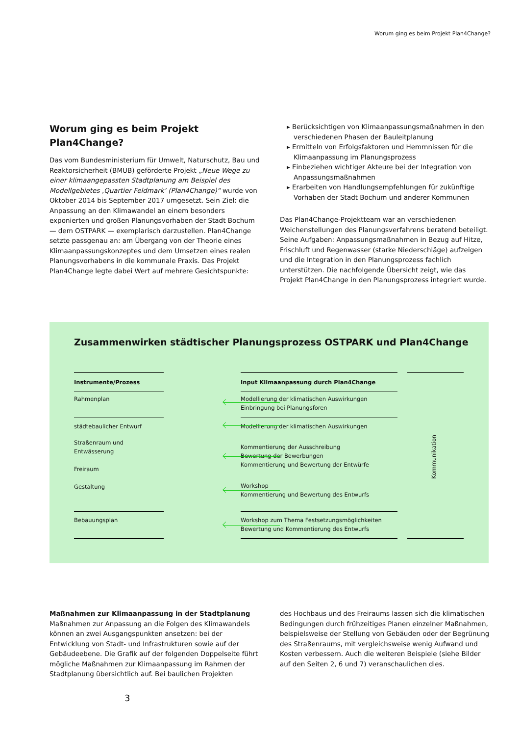Worum ging es beim Projekt Plan4Change?
Worum ging es beim Projekt Plan4Change?
Das vom Bundesministerium für Umwelt, Naturschutz, Bau und Reaktorsicherheit (BMUB) geförderte Projekt „Neue Wege zu einer klimaangepassten Stadtplanung am Beispiel des Modellgebietes ‚Quartier Feldmark‘ (Plan4Change)“ wurde von Oktober 2014 bis September 2017 umgesetzt. Sein Ziel: die Anpassung an den Klimawandel an einem besonders exponierten und großen Planungsvorhaben der Stadt Bochum — dem OSTPARK — exemplarisch darzustellen. Plan4Change setzte passgenau an: am Übergang von der Theorie eines Klimaanpassungskonzeptes und dem Umsetzen eines realen Planungsvorhabens in die kommunale Praxis. Das Projekt Plan4Change legte dabei Wert auf mehrere Gesichtspunkte:
▸ Berücksichtigen von Klimaanpassungsmaßnahmen in den verschiedenen Phasen der Bauleitplanung
▸ Ermitteln von Erfolgsfaktoren und Hemmnissen für die Klimaanpassung im Planungsprozess
▸ Einbeziehen wichtiger Akteure bei der Integration von Anpassungsmaßnahmen
▸ Erarbeiten von Handlungsempfehlungen für zukünftige Vorhaben der Stadt Bochum und anderer Kommunen
Das Plan4Change-Projektteam war an verschiedenen Weichenstellungen des Planungsverfahrens beratend beteiligt. Seine Aufgaben: Anpassungsmaßnahmen in Bezug auf Hitze, Frischluft und Regenwasser (starke Niederschläge) aufzeigen und die Integration in den Planungsprozess fachlich unterstützen. Die nachfolgende Übersicht zeigt, wie das Projekt Plan4Change in den Planungsprozess integriert wurde.
Zusammenwirken städtischer Planungsprozess OSTPARK und Plan4Change
Instrumente/Prozess Input Klimaanpassung durch Plan4Change
Rahmenplan
Modellierung der klimatischen Auswirkungen
Einbringung bei Planungsforen
städtebaulicher Entwurf Modellierung der klimatischen Auswirkungen
Straßenraum und
Entwässerung
Freiraum
Gestaltung
Kommentierung der Ausschreibung
Bewertung der Bewerbungen
Kommentierung und Bewertung der Entwürfe
Workshop
Kommentierung und Bewertung des Entwurfs
Kommunikation
Bebauungsplan
Workshop zum Thema Festsetzungsmöglichkeiten
Bewertung und Kommentierung des Entwurfs
Maßnahmen zur Klimaanpassung in der Stadtplanung
Maßnahmen zur Anpassung an die Folgen des Klimawandels können an zwei Ausgangspunkten ansetzen: bei der Entwicklung von Stadt- und Infrastrukturen sowie auf der Gebäudeebene. Die Grafik auf der folgenden Doppelseite führt mögliche Maßnahmen zur Klimaanpassung im Rahmen der Stadtplanung übersichtlich auf. Bei baulichen Projekten
des Hochbaus und des Freiraums lassen sich die klimatischen Bedingungen durch frühzeitiges Planen einzelner Maßnahmen, beispielsweise der Stellung von Gebäuden oder der Begrünung des Straßenraums, mit vergleichsweise wenig Aufwand und Kosten verbessern. Auch die weiteren Beispiele (siehe Bilder auf den Seiten 2, 6 und 7) veranschaulichen dies.
3